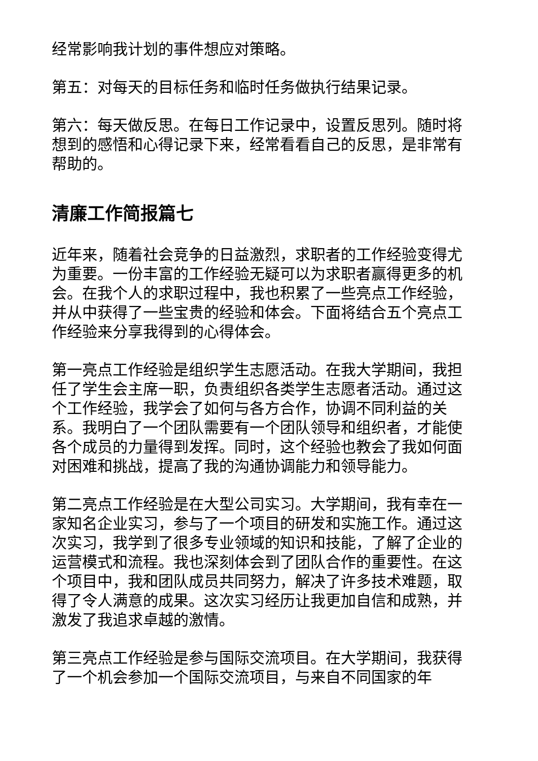经常影响我计划的事件想应对策略。
第五：对每天的目标任务和临时任务做执行结果记录。
第六：每天做反思。在每日工作记录中，设置反思列。随时将想到的感悟和心得记录下来，经常看看自己的反思，是非常有帮助的。
清廉工作简报篇七
近年来，随着社会竞争的日益激烈，求职者的工作经验变得尤为重要。一份丰富的工作经验无疑可以为求职者赢得更多的机会。在我个人的求职过程中，我也积累了一些亮点工作经验，并从中获得了一些宝贵的经验和体会。下面将结合五个亮点工作经验来分享我得到的心得体会。
第一亮点工作经验是组织学生志愿活动。在我大学期间，我担任了学生会主席一职，负责组织各类学生志愿者活动。通过这个工作经验，我学会了如何与各方合作，协调不同利益的关系。我明白了一个团队需要有一个团队领导和组织者，才能使各个成员的力量得到发挥。同时，这个经验也教会了我如何面对困难和挑战，提高了我的沟通协调能力和领导能力。
第二亮点工作经验是在大型公司实习。大学期间，我有幸在一家知名企业实习，参与了一个项目的研发和实施工作。通过这次实习，我学到了很多专业领域的知识和技能，了解了企业的运营模式和流程。我也深刻体会到了团队合作的重要性。在这个项目中，我和团队成员共同努力，解决了许多技术难题，取得了令人满意的成果。这次实习经历让我更加自信和成熟，并激发了我追求卓越的激情。
第三亮点工作经验是参与国际交流项目。在大学期间，我获得了一个机会参加一个国际交流项目，与来自不同国家的年